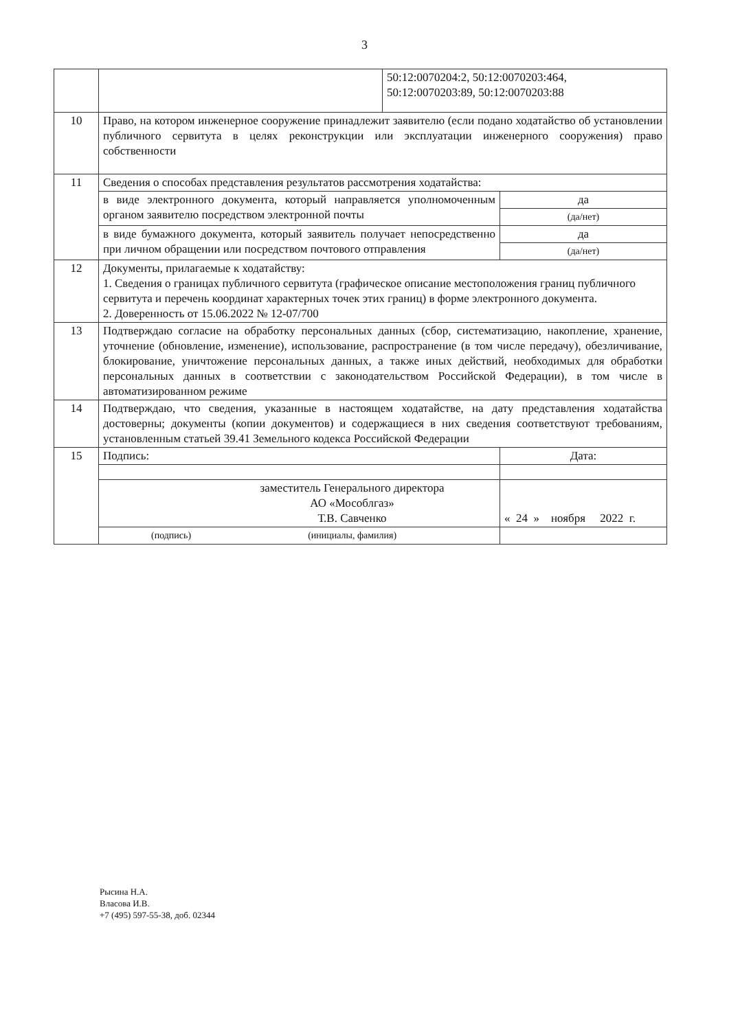3
| | | 50:12:0070204:2, 50:12:0070203:464, 50:12:0070203:89, 50:12:0070203:88 | |
| 10 | Право, на котором инженерное сооружение принадлежит заявителю (если подано ходатайство об установлении публичного сервитута в целях реконструкции или эксплуатации инженерного сооружения) право собственности | | |
| 11 | Сведения о способах представления результатов рассмотрения ходатайства: | | |
| | в виде электронного документа, который направляется уполномоченным органом заявителю посредством электронной почты | | да |
| | | | (да/нет) |
| | в виде бумажного документа, который заявитель получает непосредственно при личном обращении или посредством почтового отправления | | да |
| | | | (да/нет) |
| 12 | Документы, прилагаемые к ходатайству: 1. Сведения о границах публичного сервитута (графическое описание местоположения границ публичного сервитута и перечень координат характерных точек этих границ) в форме электронного документа. 2. Доверенность от 15.06.2022 № 12-07/700 | | |
| 13 | Подтверждаю согласие на обработку персональных данных (сбор, систематизацию, накопление, хранение, уточнение (обновление, изменение), использование, распространение (в том числе передачу), обезличивание, блокирование, уничтожение персональных данных, а также иных действий, необходимых для обработки персональных данных в соответствии с законодательством Российской Федерации), в том числе в автоматизированном режиме | | |
| 14 | Подтверждаю, что сведения, указанные в настоящем ходатайстве, на дату представления ходатайства достоверны; документы (копии документов) и содержащиеся в них сведения соответствуют требованиям, установленным статьей 39.41 Земельного кодекса Российской Федерации | | |
| 15 | Подпись: | | Дата: |
| | заместитель Генерального директора АО «Мособлгаз» Т.В. Савченко | | « 24 » ноября 2022 г. |
| | (подпись) (инициалы, фамилия) | | |
Рысина Н.А.
Власова И.В.
+7 (495) 597-55-38, доб. 02344